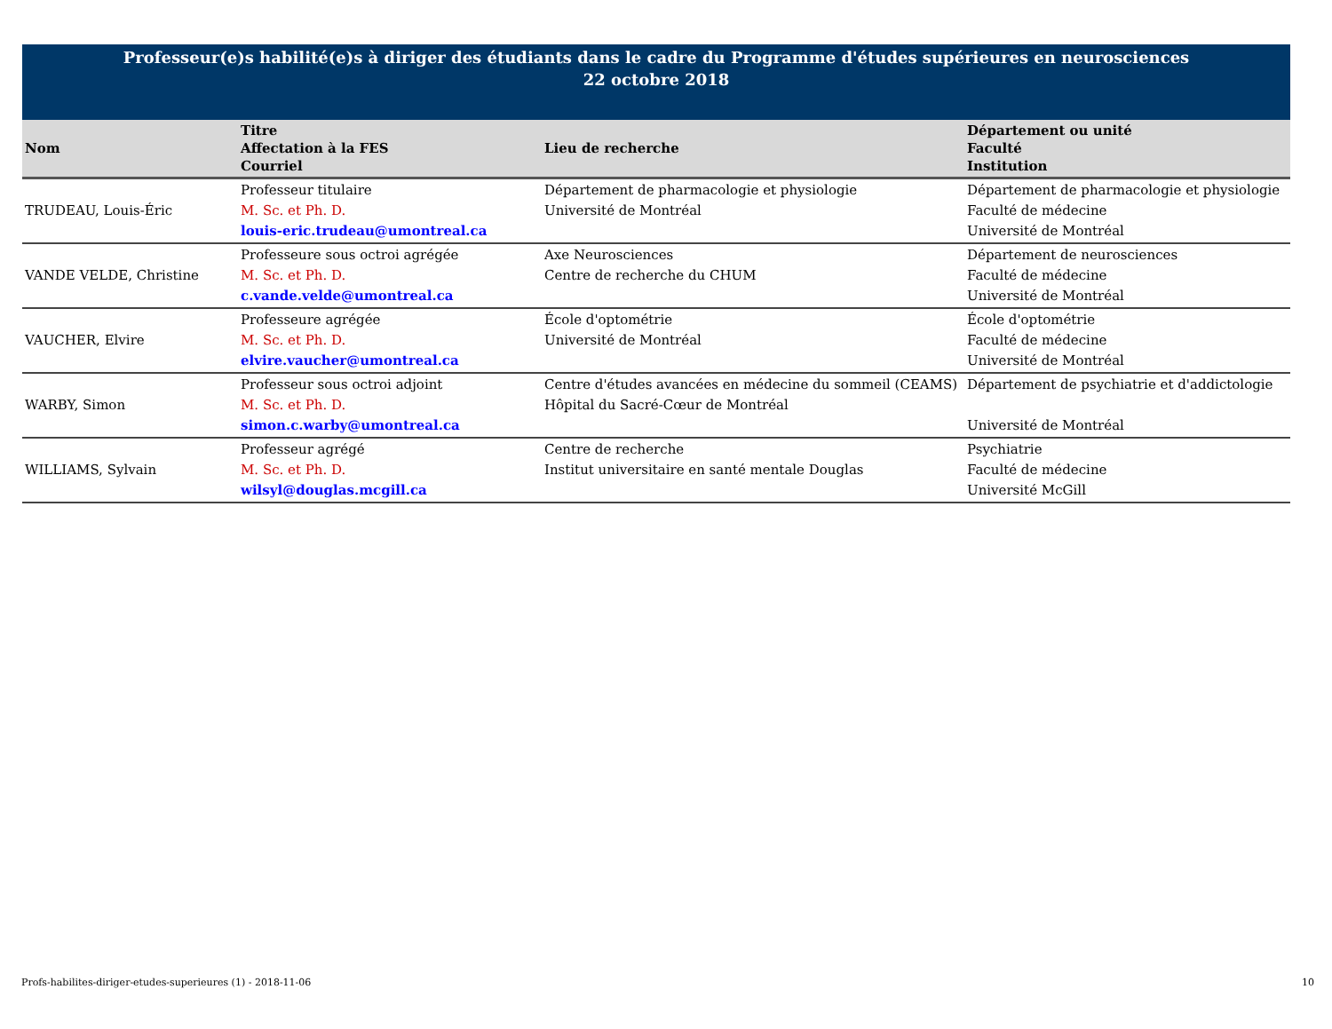Professeur(e)s habilité(e)s à diriger des étudiants dans le cadre du Programme d'études supérieures en neurosciences
22 octobre 2018
| Nom | Titre Affectation à la FES Courriel | Lieu de recherche | Département ou unité Faculté Institution |
| --- | --- | --- | --- |
| TRUDEAU, Louis-Éric | Professeur titulaire M. Sc. et Ph. D. louis-eric.trudeau@umontreal.ca | Département de pharmacologie et physiologie Université de Montréal | Département de pharmacologie et physiologie Faculté de médecine Université de Montréal |
| VANDE VELDE, Christine | Professeure sous octroi agrégée M. Sc. et Ph. D. c.vande.velde@umontreal.ca | Axe Neurosciences Centre de recherche du CHUM | Département de neurosciences Faculté de médecine Université de Montréal |
| VAUCHER, Elvire | Professeure agrégée M. Sc. et Ph. D. elvire.vaucher@umontreal.ca | École d'optométrie Université de Montréal | École d'optométrie Faculté de médecine Université de Montréal |
| WARBY, Simon | Professeur sous octroi adjoint M. Sc. et Ph. D. simon.c.warby@umontreal.ca | Centre d'études avancées en médecine du sommeil (CEAMS) Hôpital du Sacré-Cœur de Montréal | Département de psychiatrie et d'addictologie Université de Montréal |
| WILLIAMS, Sylvain | Professeur agrégé M. Sc. et Ph. D. wilsyl@douglas.mcgill.ca | Centre de recherche Institut universitaire en santé mentale Douglas | Psychiatrie Faculté de médecine Université McGill |
Profs-habilites-diriger-etudes-superieures (1) - 2018-11-06 10